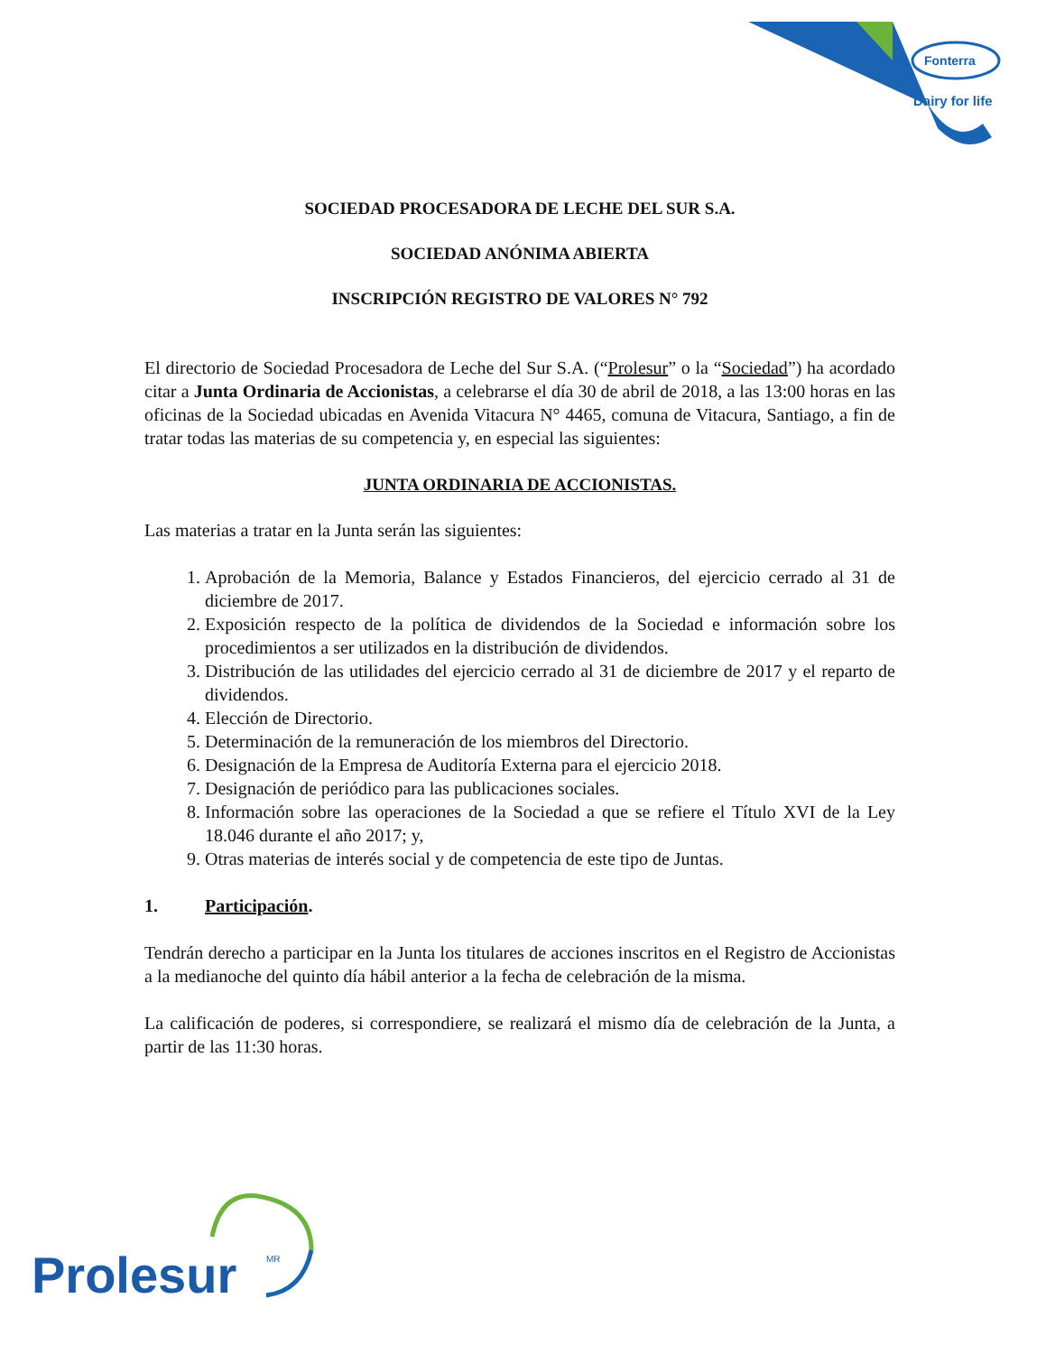Fonterra
Dairy for life
SOCIEDAD PROCESADORA DE LECHE DEL SUR S.A.
SOCIEDAD ANÓNIMA ABIERTA
INSCRIPCIÓN REGISTRO DE VALORES N° 792
El directorio de Sociedad Procesadora de Leche del Sur S.A. (“Prolesur” o la “Sociedad”) ha acordado citar a Junta Ordinaria de Accionistas, a celebrarse el día 30 de abril de 2018, a las 13:00 horas en las oficinas de la Sociedad ubicadas en Avenida Vitacura N° 4465, comuna de Vitacura, Santiago, a fin de tratar todas las materias de su competencia y, en especial las siguientes:
JUNTA ORDINARIA DE ACCIONISTAS.
Las materias a tratar en la Junta serán las siguientes:
1. Aprobación de la Memoria, Balance y Estados Financieros, del ejercicio cerrado al 31 de diciembre de 2017.
2. Exposición respecto de la política de dividendos de la Sociedad e información sobre los procedimientos a ser utilizados en la distribución de dividendos.
3. Distribución de las utilidades del ejercicio cerrado al 31 de diciembre de 2017 y el reparto de dividendos.
4. Elección de Directorio.
5. Determinación de la remuneración de los miembros del Directorio.
6. Designación de la Empresa de Auditoría Externa para el ejercicio 2018.
7. Designación de periódico para las publicaciones sociales.
8. Información sobre las operaciones de la Sociedad a que se refiere el Título XVI de la Ley 18.046 durante el año 2017; y,
9. Otras materias de interés social y de competencia de este tipo de Juntas.
1. Participación.
Tendrán derecho a participar en la Junta los titulares de acciones inscritos en el Registro de Accionistas a la medianoche del quinto día hábil anterior a la fecha de celebración de la misma.
La calificación de poderes, si correspondiere, se realizará el mismo día de celebración de la Junta, a partir de las 11:30 horas.
Prolesur
MR